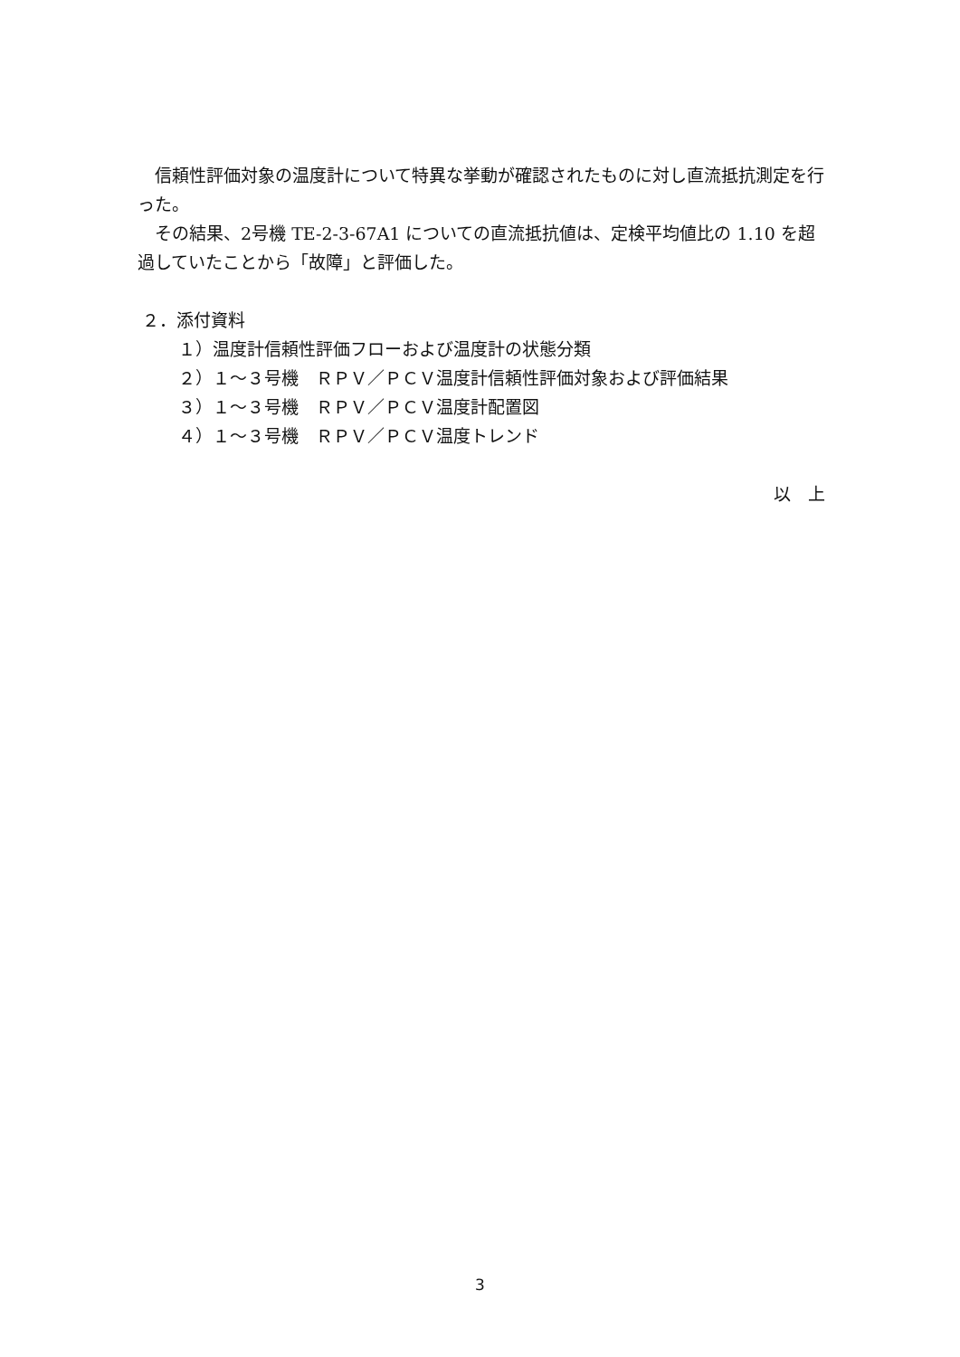信頼性評価対象の温度計について特異な挙動が確認されたものに対し直流抵抗測定を行った。
その結果、2号機 TE-2-3-67A1 についての直流抵抗値は、定検平均値比の 1.10 を超過していたことから「故障」と評価した。
２．添付資料
１）温度計信頼性評価フローおよび温度計の状態分類
２）１～３号機　ＲＰＶ／ＰＣＶ温度計信頼性評価対象および評価結果
３）１～３号機　ＲＰＶ／ＰＣＶ温度計配置図
４）１～３号機　ＲＰＶ／ＰＣＶ温度トレンド
以　上
3